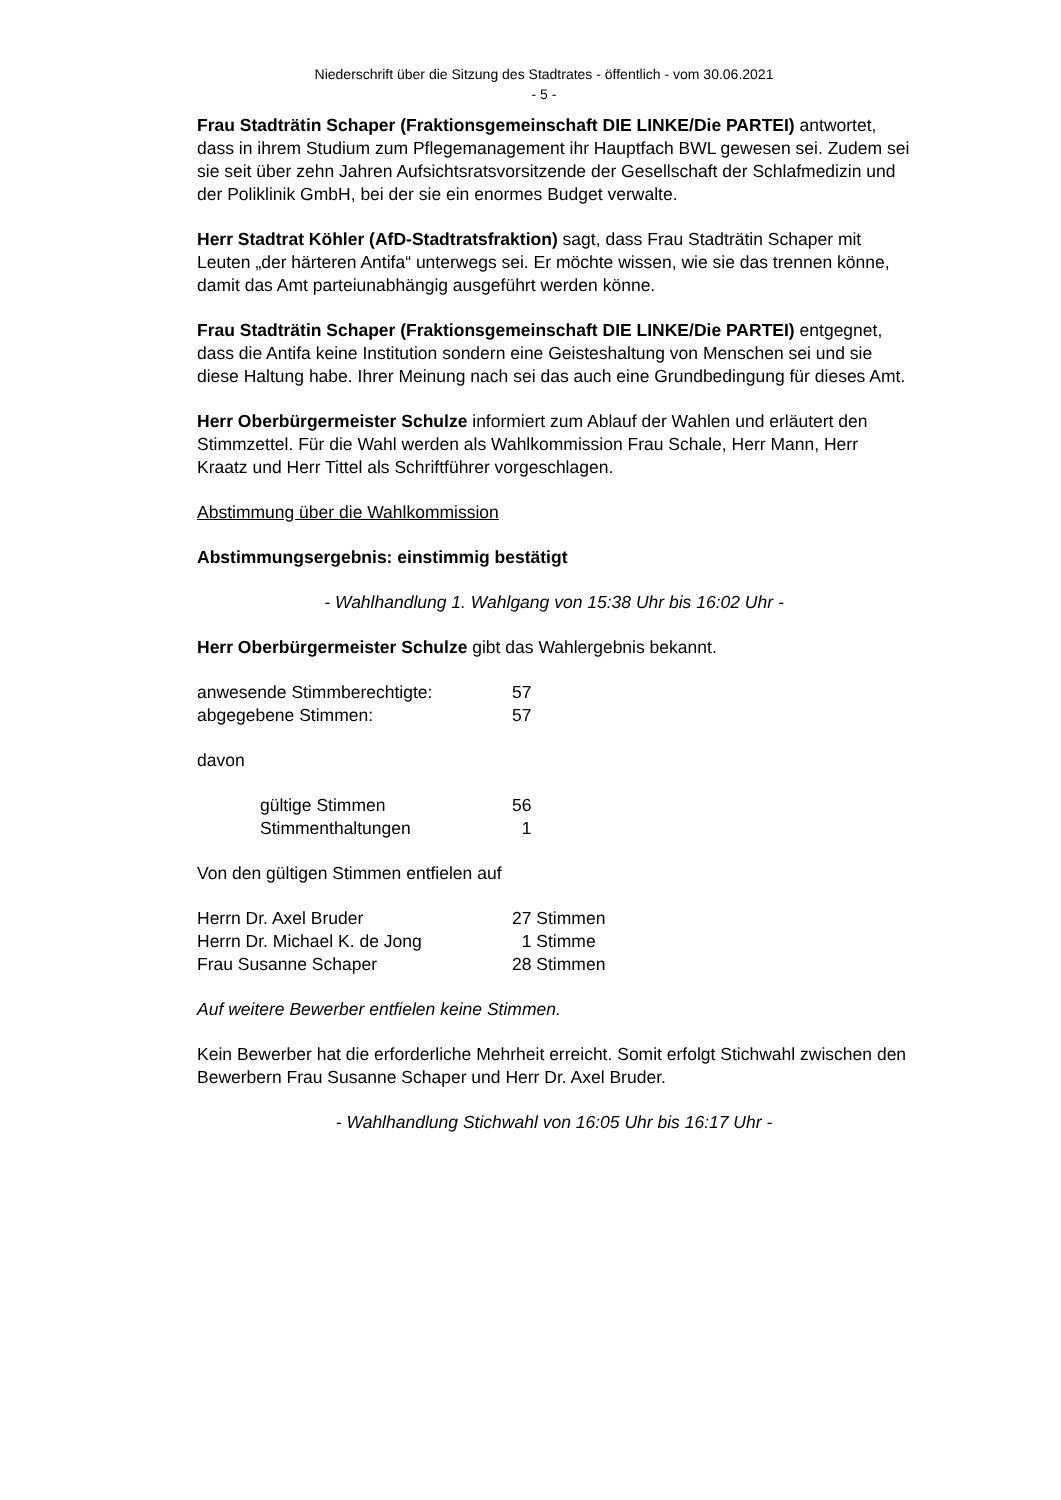Niederschrift über die Sitzung des Stadtrates - öffentlich - vom 30.06.2021
- 5 -
Frau Stadträtin Schaper (Fraktionsgemeinschaft DIE LINKE/Die PARTEI) antwortet, dass in ihrem Studium zum Pflegemanagement ihr Hauptfach BWL gewesen sei. Zudem sei sie seit über zehn Jahren Aufsichtsratsvorsitzende der Gesellschaft der Schlafmedizin und der Poliklinik GmbH, bei der sie ein enormes Budget verwalte.
Herr Stadtrat Köhler (AfD-Stadtratsfraktion) sagt, dass Frau Stadträtin Schaper mit Leuten „der härteren Antifa“ unterwegs sei. Er möchte wissen, wie sie das trennen könne, damit das Amt parteiunabhängig ausgeführt werden könne.
Frau Stadträtin Schaper (Fraktionsgemeinschaft DIE LINKE/Die PARTEI) entgegnet, dass die Antifa keine Institution sondern eine Geisteshaltung von Menschen sei und sie diese Haltung habe. Ihrer Meinung nach sei das auch eine Grundbedingung für dieses Amt.
Herr Oberbürgermeister Schulze informiert zum Ablauf der Wahlen und erläutert den Stimmzettel. Für die Wahl werden als Wahlkommission Frau Schale, Herr Mann, Herr Kraatz und Herr Tittel als Schriftführer vorgeschlagen.
Abstimmung über die Wahlkommission
Abstimmungsergebnis: einstimmig bestätigt
- Wahlhandlung 1. Wahlgang von 15:38 Uhr bis 16:02 Uhr -
Herr Oberbürgermeister Schulze gibt das Wahlergebnis bekannt.
| anwesende Stimmberechtigte: | 57 |
| abgegebene Stimmen: | 57 |
davon
| | gültige Stimmen | 56 |
| | Stimmenthaltungen | 1 |
Von den gültigen Stimmen entfielen auf
| Herrn Dr. Axel Bruder | 27 Stimmen |
| Herrn Dr. Michael K. de Jong | 1 Stimme |
| Frau Susanne Schaper | 28 Stimmen |
Auf weitere Bewerber entfielen keine Stimmen.
Kein Bewerber hat die erforderliche Mehrheit erreicht. Somit erfolgt Stichwahl zwischen den Bewerbern Frau Susanne Schaper und Herr Dr. Axel Bruder.
- Wahlhandlung Stichwahl von 16:05 Uhr bis 16:17 Uhr -